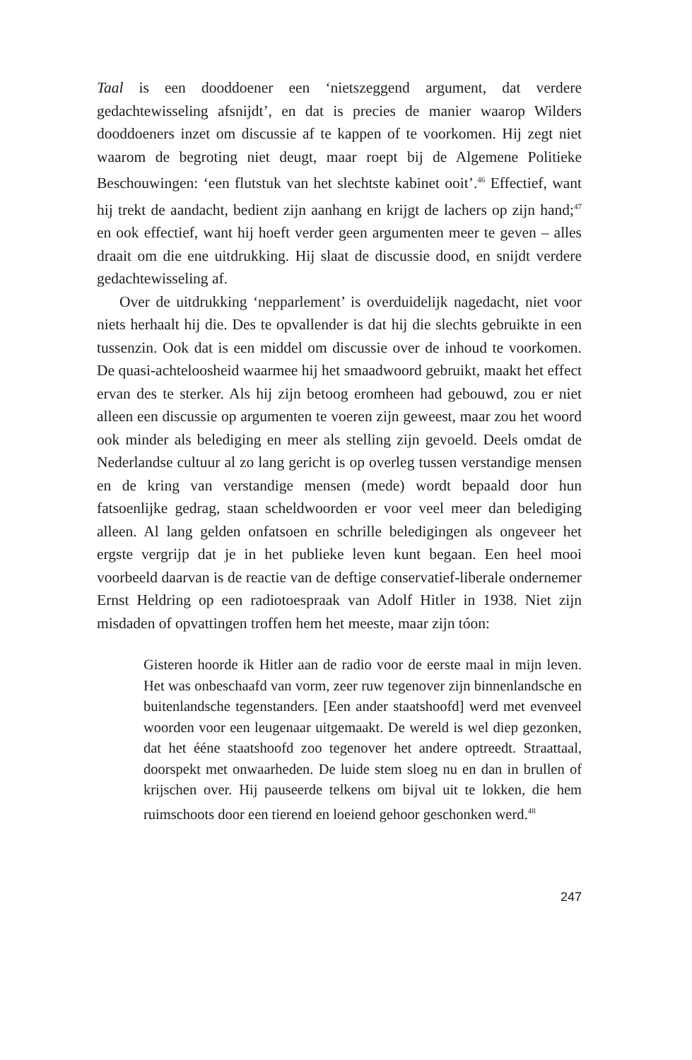Taal is een dooddoener een ‘nietszeggend argument, dat verdere gedachtewisseling afsnijdt’, en dat is precies de manier waarop Wilders dooddoeners inzet om discussie af te kappen of te voorkomen. Hij zegt niet waarom de begroting niet deugt, maar roept bij de Algemene Politieke Beschouwingen: ‘een flutstuk van het slechtste kabinet ooit’.<sup>46</sup> Effectief, want hij trekt de aandacht, bedient zijn aanhang en krijgt de lachers op zijn hand;<sup>47</sup> en ook effectief, want hij hoeft verder geen argumenten meer te geven – alles draait om die ene uitdrukking. Hij slaat de discussie dood, en snijdt verdere gedachtewisseling af.
Over de uitdrukking ‘nepparlement’ is overduidelijk nagedacht, niet voor niets herhaalt hij die. Des te opvallender is dat hij die slechts gebruikte in een tussenzin. Ook dat is een middel om discussie over de inhoud te voorkomen. De quasi-achteloosheid waarmee hij het smaadwoord gebruikt, maakt het effect ervan des te sterker. Als hij zijn betoog eromheen had gebouwd, zou er niet alleen een discussie op argumenten te voeren zijn geweest, maar zou het woord ook minder als belediging en meer als stelling zijn gevoeld. Deels omdat de Nederlandse cultuur al zo lang gericht is op overleg tussen verstandige mensen en de kring van verstandige mensen (mede) wordt bepaald door hun fatsoenlijke gedrag, staan scheldwoorden er voor veel meer dan belediging alleen. Al lang gelden onfatsoen en schrille beledigingen als ongeveer het ergste vergrijp dat je in het publieke leven kunt begaan. Een heel mooi voorbeeld daarvan is de reactie van de deftige conservatief-liberale ondernemer Ernst Heldring op een radiotoespraak van Adolf Hitler in 1938. Niet zijn misdaden of opvattingen troffen hem het meeste, maar zijn tóon:
Gisteren hoorde ik Hitler aan de radio voor de eerste maal in mijn leven. Het was onbeschaafd van vorm, zeer ruw tegenover zijn binnenlandsche en buitenlandsche tegenstanders. [Een ander staatshoofd] werd met evenveel woorden voor een leugenaar uitgemaakt. De wereld is wel diep gezonken, dat het ééne staatshoofd zoo tegenover het andere optreedt. Straattaal, doorspekt met onwaarheden. De luide stem sloeg nu en dan in brullen of krijschen over. Hij pauseerde telkens om bijval uit te lokken, die hem ruimschoots door een tierend en loeiend gehoor geschonken werd.<sup>48</sup>
247